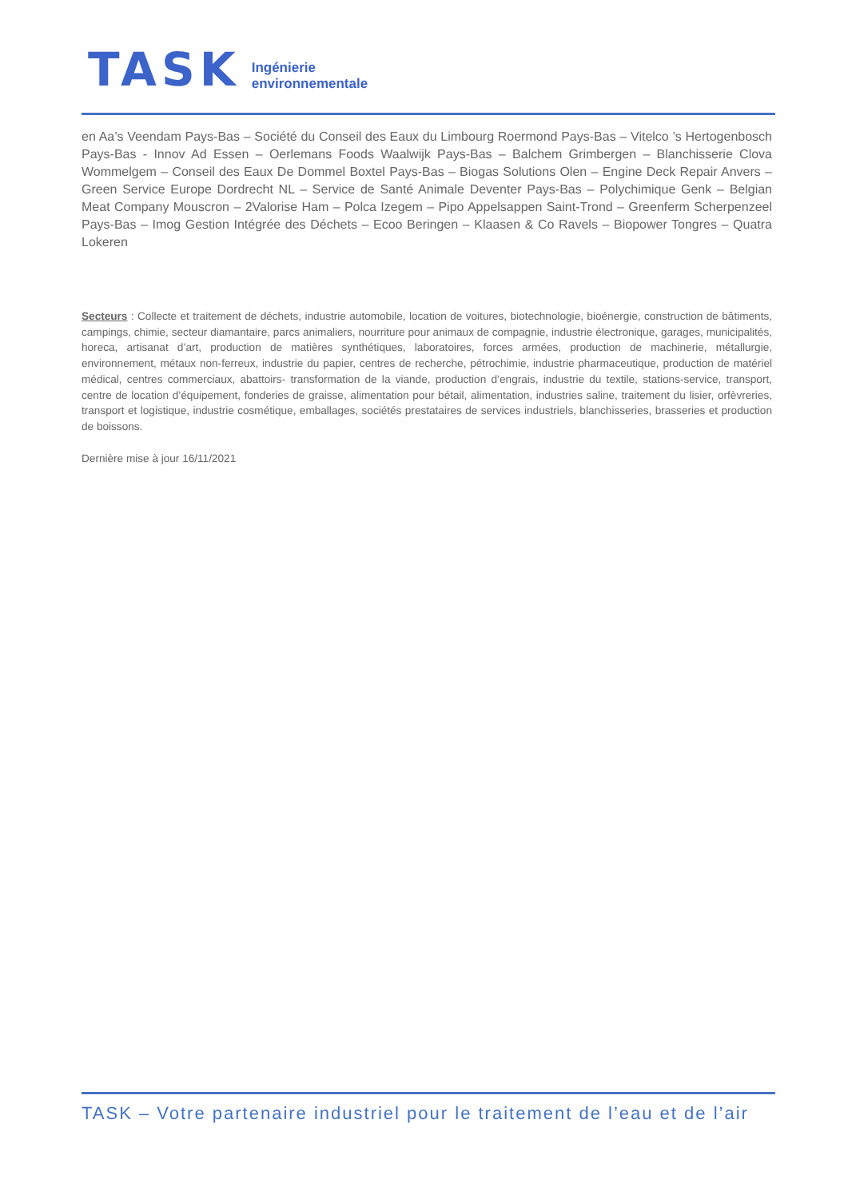TASK
Ingénierie
environnementale
en Aa’s Veendam Pays-Bas – Société du Conseil des Eaux du Limbourg Roermond Pays-Bas – Vitelco ’s Hertogenbosch Pays-Bas - Innov Ad Essen – Oerlemans Foods Waalwijk Pays-Bas – Balchem Grimbergen – Blanchisserie Clova Wommelgem – Conseil des Eaux De Dommel Boxtel Pays-Bas – Biogas Solutions Olen – Engine Deck Repair Anvers – Green Service Europe Dordrecht NL – Service de Santé Animale Deventer Pays-Bas – Polychimique Genk – Belgian Meat Company Mouscron – 2Valorise Ham – Polca Izegem – Pipo Appelsappen Saint-Trond – Greenferm Scherpenzeel Pays-Bas – Imog Gestion Intégrée des Déchets – Ecoo Beringen – Klaasen & Co Ravels – Biopower Tongres – Quatra Lokeren
Secteurs : Collecte et traitement de déchets, industrie automobile, location de voitures, biotechnologie, bioénergie, construction de bâtiments, campings, chimie, secteur diamantaire, parcs animaliers, nourriture pour animaux de compagnie, industrie électronique, garages, municipalités, horeca, artisanat d’art, production de matières synthétiques, laboratoires, forces armées, production de machinerie, métallurgie, environnement, métaux non-ferreux, industrie du papier, centres de recherche, pétrochimie, industrie pharmaceutique, production de matériel médical, centres commerciaux, abattoirs- transformation de la viande, production d’engrais, industrie du textile, stations-service, transport, centre de location d’équipement, fonderies de graisse, alimentation pour bétail, alimentation, industries saline, traitement du lisier, orfèvreries, transport et logistique, industrie cosmétique, emballages, sociétés prestataires de services industriels, blanchisseries, brasseries et production de boissons.
Dernière mise à jour 16/11/2021
TASK – Votre partenaire industriel pour le traitement de l’eau et de l’air